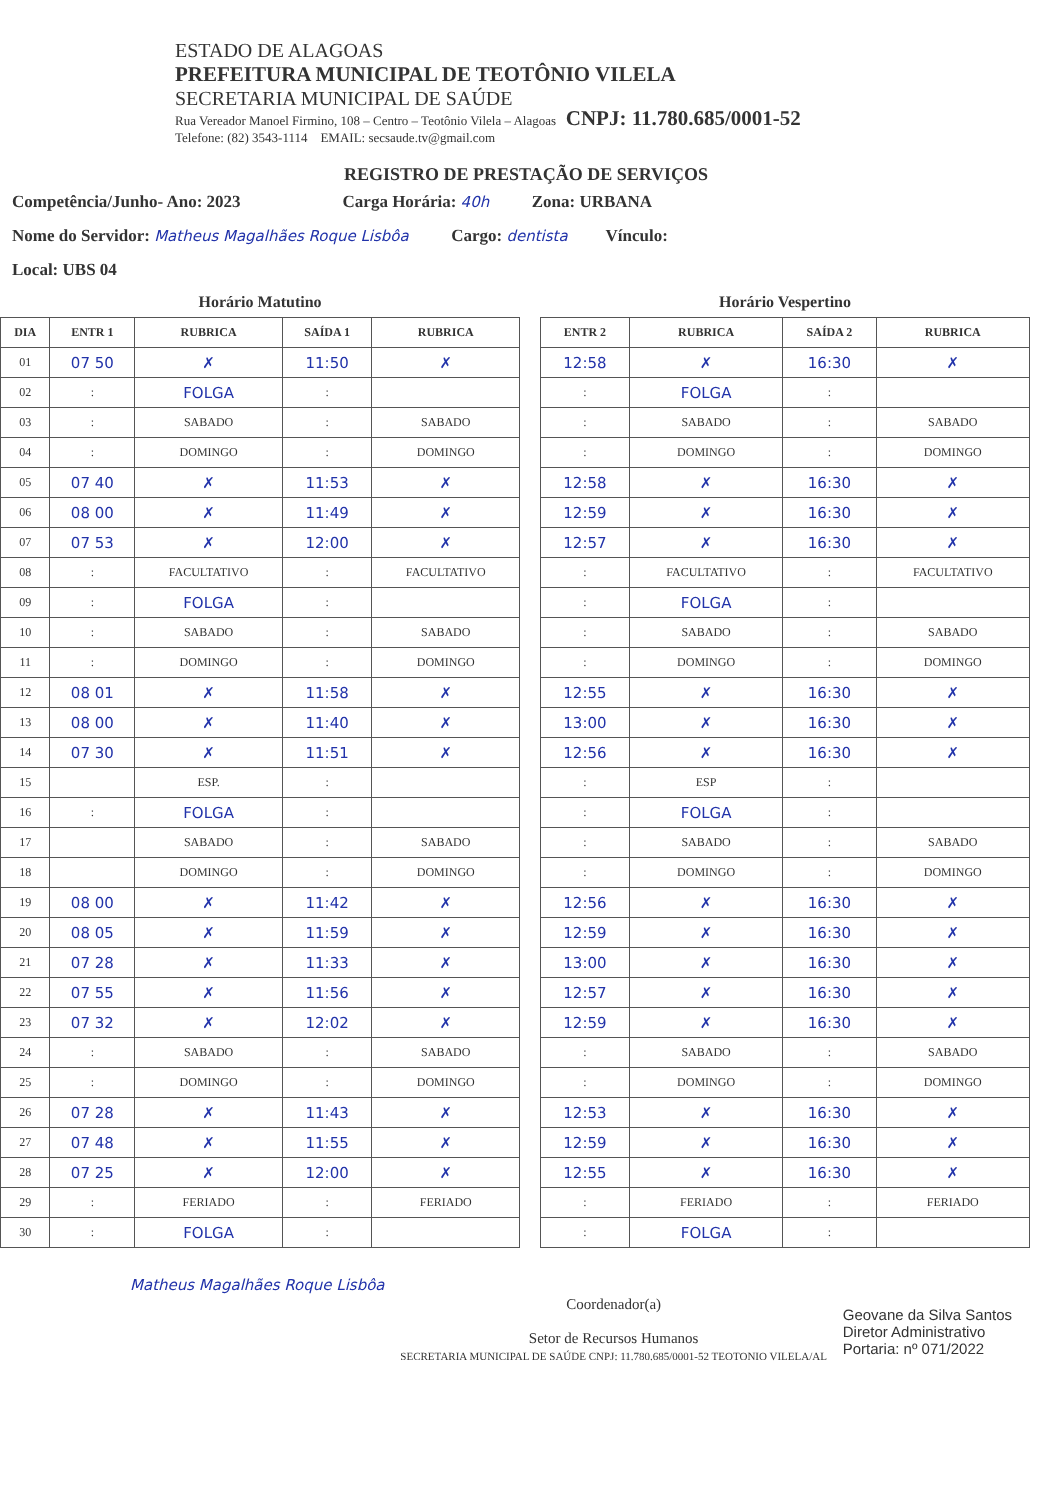ESTADO DE ALAGOAS
PREFEITURA MUNICIPAL DE TEOTÔNIO VILELA
SECRETARIA MUNICIPAL DE SAÚDE
Rua Vereador Manoel Firmino, 108 – Centro – Teotônio Vilela – Alagoas CNPJ: 11.780.685/0001-52
Telefone: (82) 3543-1114 EMAIL: secsaude.tv@gmail.com
REGISTRO DE PRESTAÇÃO DE SERVIÇOS
Competência/Junho- Ano: 2023 Carga Horária: 40h Zona: URBANA
Nome do Servidor: Matheus Magalhães Roque Lisbôa Cargo: dentista Vínculo:
Local: UBS 04
Horário Matutino
| DIA | ENTR 1 | RUBRICA | SAÍDA 1 | RUBRICA |
| --- | --- | --- | --- | --- |
| 01 | 07 50 | ✗ | 11:50 | ✗ |
| 02 | : | FOLGA | : | |
| 03 | : | SABADO | : | SABADO |
| 04 | : | DOMINGO | : | DOMINGO |
| 05 | 07 40 | ✗ | 11:53 | ✗ |
| 06 | 08 00 | ✗ | 11:49 | ✗ |
| 07 | 07 53 | ✗ | 12:00 | ✗ |
| 08 | : | FACULTATIVO | : | FACULTATIVO |
| 09 | : | FOLGA | : | |
| 10 | : | SABADO | : | SABADO |
| 11 | : | DOMINGO | : | DOMINGO |
| 12 | 08 01 | ✗ | 11:58 | ✗ |
| 13 | 08 00 | ✗ | 11:40 | ✗ |
| 14 | 07 30 | ✗ | 11:51 | ✗ |
| 15 | | ESP. | : | |
| 16 | : | FOLGA | : | |
| 17 | | SABADO | : | SABADO |
| 18 | | DOMINGO | : | DOMINGO |
| 19 | 08 00 | ✗ | 11:42 | ✗ |
| 20 | 08 05 | ✗ | 11:59 | ✗ |
| 21 | 07 28 | ✗ | 11:33 | ✗ |
| 22 | 07 55 | ✗ | 11:56 | ✗ |
| 23 | 07 32 | ✗ | 12:02 | ✗ |
| 24 | : | SABADO | : | SABADO |
| 25 | : | DOMINGO | : | DOMINGO |
| 26 | 07 28 | ✗ | 11:43 | ✗ |
| 27 | 07 48 | ✗ | 11:55 | ✗ |
| 28 | 07 25 | ✗ | 12:00 | ✗ |
| 29 | : | FERIADO | : | FERIADO |
| 30 | : | FOLGA | : | |
Horário Vespertino
| ENTR 2 | RUBRICA | SAÍDA 2 | RUBRICA |
| --- | --- | --- | --- |
| 12:58 | ✗ | 16:30 | ✗ |
| : | FOLGA | : | |
| : | SABADO | : | SABADO |
| : | DOMINGO | : | DOMINGO |
| 12:58 | ✗ | 16:30 | ✗ |
| 12:59 | ✗ | 16:30 | ✗ |
| 12:57 | ✗ | 16:30 | ✗ |
| : | FACULTATIVO | : | FACULTATIVO |
| : | FOLGA | : | |
| : | SABADO | : | SABADO |
| : | DOMINGO | : | DOMINGO |
| 12:55 | ✗ | 16:30 | ✗ |
| 13:00 | ✗ | 16:30 | ✗ |
| 12:56 | ✗ | 16:30 | ✗ |
| : | ESP | : | |
| : | FOLGA | : | |
| : | SABADO | : | SABADO |
| : | DOMINGO | : | DOMINGO |
| 12:56 | ✗ | 16:30 | ✗ |
| 12:59 | ✗ | 16:30 | ✗ |
| 13:00 | ✗ | 16:30 | ✗ |
| 12:57 | ✗ | 16:30 | ✗ |
| 12:59 | ✗ | 16:30 | ✗ |
| : | SABADO | : | SABADO |
| : | DOMINGO | : | DOMINGO |
| 12:53 | ✗ | 16:30 | ✗ |
| 12:59 | ✗ | 16:30 | ✗ |
| 12:55 | ✗ | 16:30 | ✗ |
| : | FERIADO | : | FERIADO |
| : | FOLGA | : | |
Matheus Magalhães Roque Lisbôa
Coordenador(a)
Setor de Recursos Humanos
SECRETARIA MUNICIPAL DE SAÚDE CNPJ: 11.780.685/0001-52 TEOTONIO VILELA/AL
Geovane da Silva Santos
Diretor Administrativo
Portaria: nº 071/2022